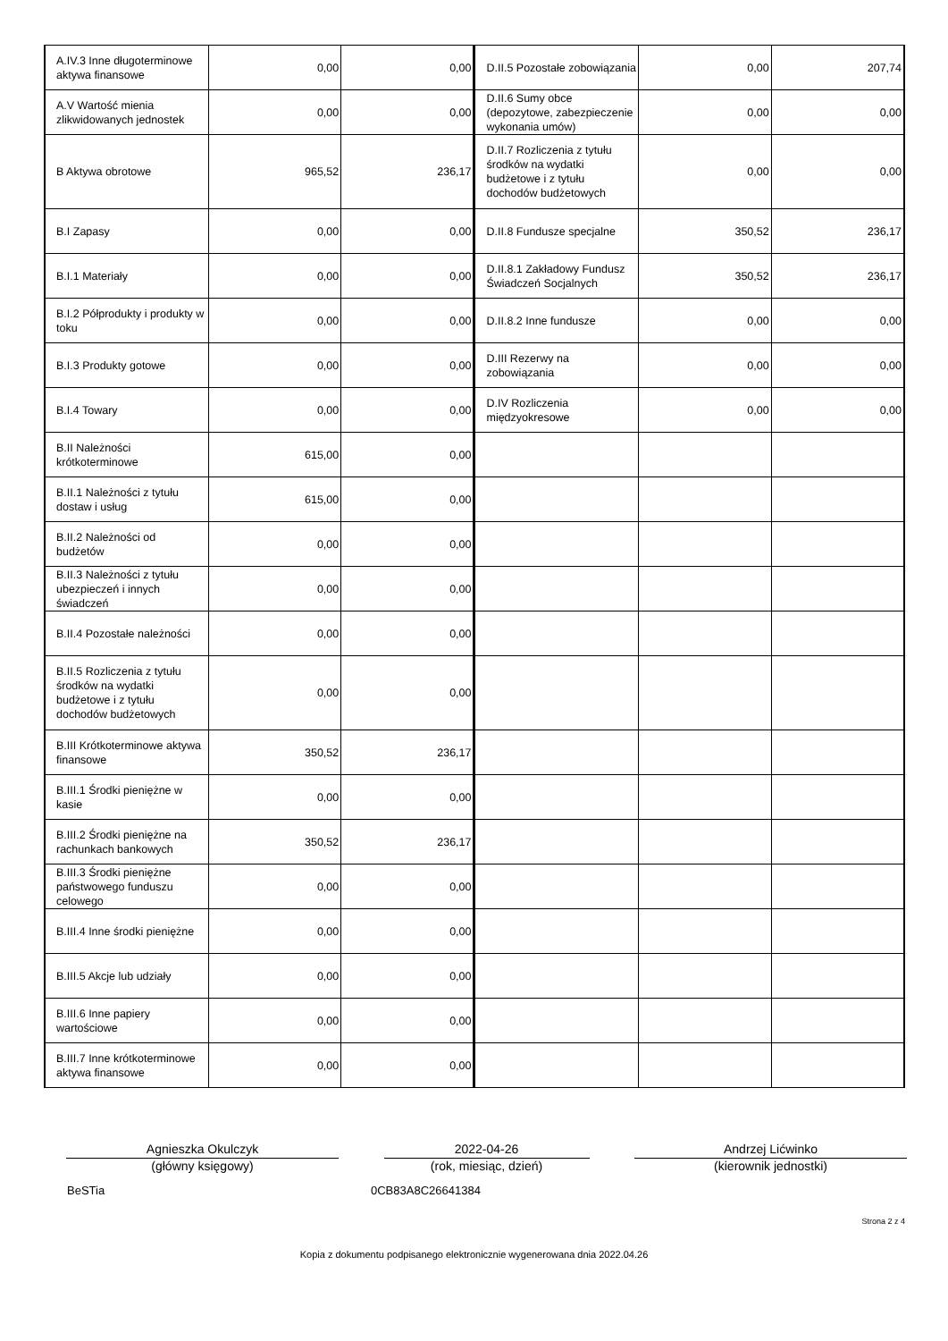| A.IV.3 Inne długoterminowe aktywa finansowe | 0,00 | 0,00 | D.II.5 Pozostałe zobowiązania | 0,00 | 207,74 |
| A.V Wartość mienia zlikwidowanych jednostek | 0,00 | 0,00 | D.II.6 Sumy obce (depozytowe, zabezpieczenie wykonania umów) | 0,00 | 0,00 |
| B Aktywa obrotowe | 965,52 | 236,17 | D.II.7 Rozliczenia z tytułu środków na wydatki budżetowe i z tytułu dochodów budżetowych | 0,00 | 0,00 |
| B.I Zapasy | 0,00 | 0,00 | D.II.8 Fundusze specjalne | 350,52 | 236,17 |
| B.I.1 Materiały | 0,00 | 0,00 | D.II.8.1 Zakładowy Fundusz Świadczeń Socjalnych | 350,52 | 236,17 |
| B.I.2 Półprodukty i produkty w toku | 0,00 | 0,00 | D.II.8.2 Inne fundusze | 0,00 | 0,00 |
| B.I.3 Produkty gotowe | 0,00 | 0,00 | D.III Rezerwy na zobowiązania | 0,00 | 0,00 |
| B.I.4 Towary | 0,00 | 0,00 | D.IV Rozliczenia międzyokresowe | 0,00 | 0,00 |
| B.II Należności krótkoterminowe | 615,00 | 0,00 | | | |
| B.II.1 Należności z tytułu dostaw i usług | 615,00 | 0,00 | | | |
| B.II.2 Należności od budżetów | 0,00 | 0,00 | | | |
| B.II.3 Należności z tytułu ubezpieczeń i innych świadczeń | 0,00 | 0,00 | | | |
| B.II.4 Pozostałe należności | 0,00 | 0,00 | | | |
| B.II.5 Rozliczenia z tytułu środków na wydatki budżetowe i z tytułu dochodów budżetowych | 0,00 | 0,00 | | | |
| B.III Krótkoterminowe aktywa finansowe | 350,52 | 236,17 | | | |
| B.III.1 Środki pieniężne w kasie | 0,00 | 0,00 | | | |
| B.III.2 Środki pieniężne na rachunkach bankowych | 350,52 | 236,17 | | | |
| B.III.3 Środki pieniężne państwowego funduszu celowego | 0,00 | 0,00 | | | |
| B.III.4 Inne środki pieniężne | 0,00 | 0,00 | | | |
| B.III.5 Akcje lub udziały | 0,00 | 0,00 | | | |
| B.III.6 Inne papiery wartościowe | 0,00 | 0,00 | | | |
| B.III.7 Inne krótkoterminowe aktywa finansowe | 0,00 | 0,00 | | | |
Agnieszka Okulczyk
(główny księgowy)
2022-04-26
(rok, miesiąc, dzień)
Andrzej Lićwinko
(kierownik jednostki)
BeSTia 0CB83A8C26641384
Strona 2 z 4
Kopia z dokumentu podpisanego elektronicznie wygenerowana dnia 2022.04.26